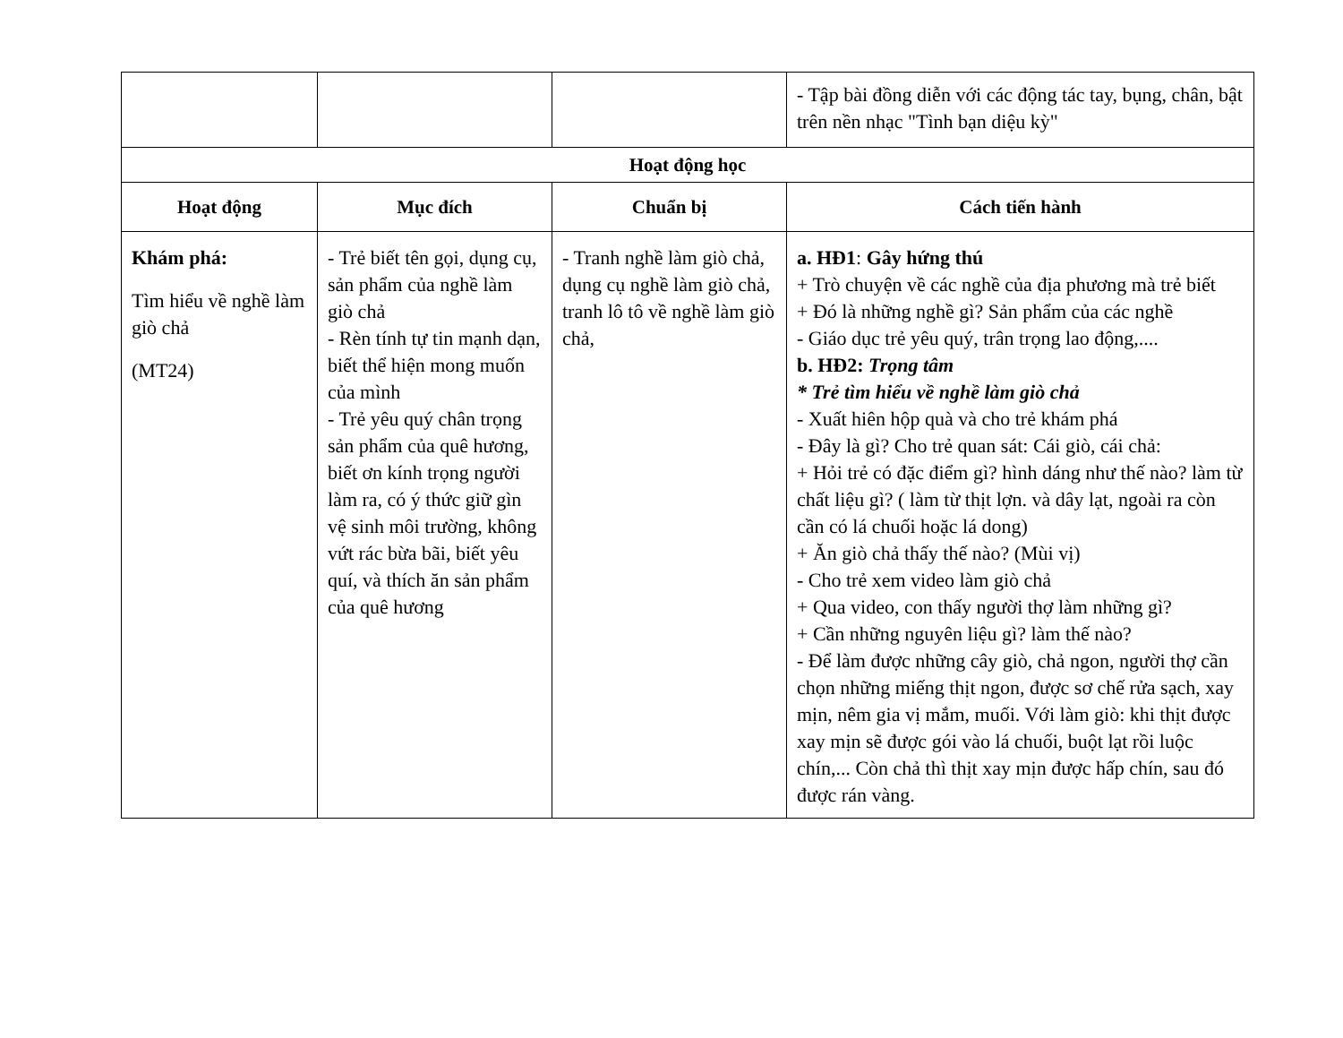| | | | - Tập bài đồng diễn với các động tác tay, bụng, chân, bật trên nền nhạc "Tình bạn diệu kỳ" |
| Hoạt động học | | | |
| Hoạt động | Mục đích | Chuẩn bị | Cách tiến hành |
| Khám phá: Tìm hiểu về nghề làm giò chả (MT24) | - Trẻ biết tên gọi, dụng cụ, sản phẩm của nghề làm giò chả - Rèn tính tự tin mạnh dạn, biết thể hiện mong muốn của mình - Trẻ yêu quý chân trọng sản phẩm của quê hương, biết ơn kính trọng người làm ra, có ý thức giữ gìn vệ sinh môi trường, không vứt rác bừa bãi, biết yêu quí, và thích ăn sản phẩm của quê hương | - Tranh nghề làm giò chả, dụng cụ nghề làm giò chả, tranh lô tô về nghề làm giò chả, | a. HĐ1 : Gây hứng thú + Trò chuyện về các nghề của địa phương mà trẻ biết + Đó là những nghề gì? Sản phẩm của các nghề - Giáo dục trẻ yêu quý, trân trọng lao động,.... b. HĐ2: Trọng tâm * Trẻ tìm hiểu về nghề làm giò chả - Xuất hiên hộp quà và cho trẻ khám phá - Đây là gì? Cho trẻ quan sát: Cái giò, cái chả: + Hỏi trẻ có đặc điểm gì? hình dáng như thế nào? làm từ chất liệu gì? ( làm từ thịt lợn. và dây lạt, ngoài ra còn cần có lá chuối hoặc lá dong) + Ăn giò chả thấy thế nào? (Mùi vị) - Cho trẻ xem video làm giò chả + Qua video, con thấy người thợ làm những gì? + Cần những nguyên liệu gì? làm thế nào? - Để làm được những cây giò, chả ngon, người thợ cần chọn những miếng thịt ngon, được sơ chế rửa sạch, xay mịn, nêm gia vị mắm, muối. Với làm giò: khi thịt được xay mịn sẽ được gói vào lá chuối, buột lạt rồi luộc chín,... Còn chả thì thịt xay mịn được hấp chín, sau đó được rán vàng. |